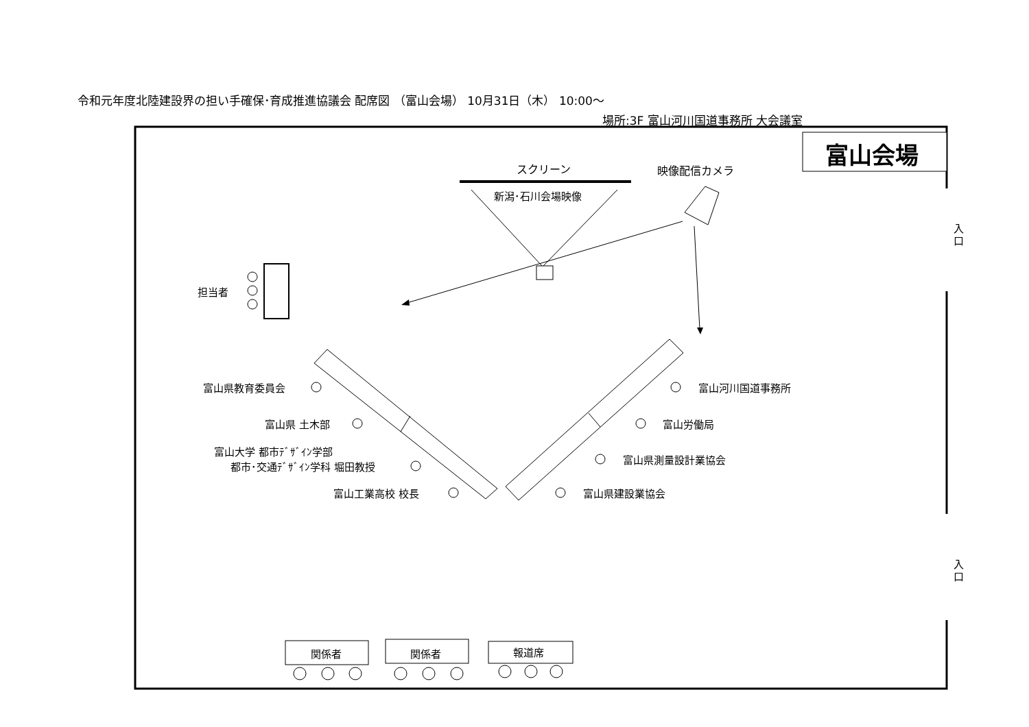令和元年度北陸建設界の担い手確保･育成推進協議会 配席図 （富山会場） 10月31日（木） 10:00～
場所:3F 富山河川国道事務所 大会議室
富山会場
スクリーン 映像配信カメラ
新潟･石川会場映像
担当者
入 口
入 口
富山県教育委員会
富山県 土木部
富山大学 都市ﾃﾞｻﾞｲﾝ学部
都市･交通ﾃﾞｻﾞｲﾝ学科 堀田教授
富山工業高校 校長
富山河川国道事務所
富山労働局
富山県測量設計業協会
富山県建設業協会
関係者 関係者 報道席